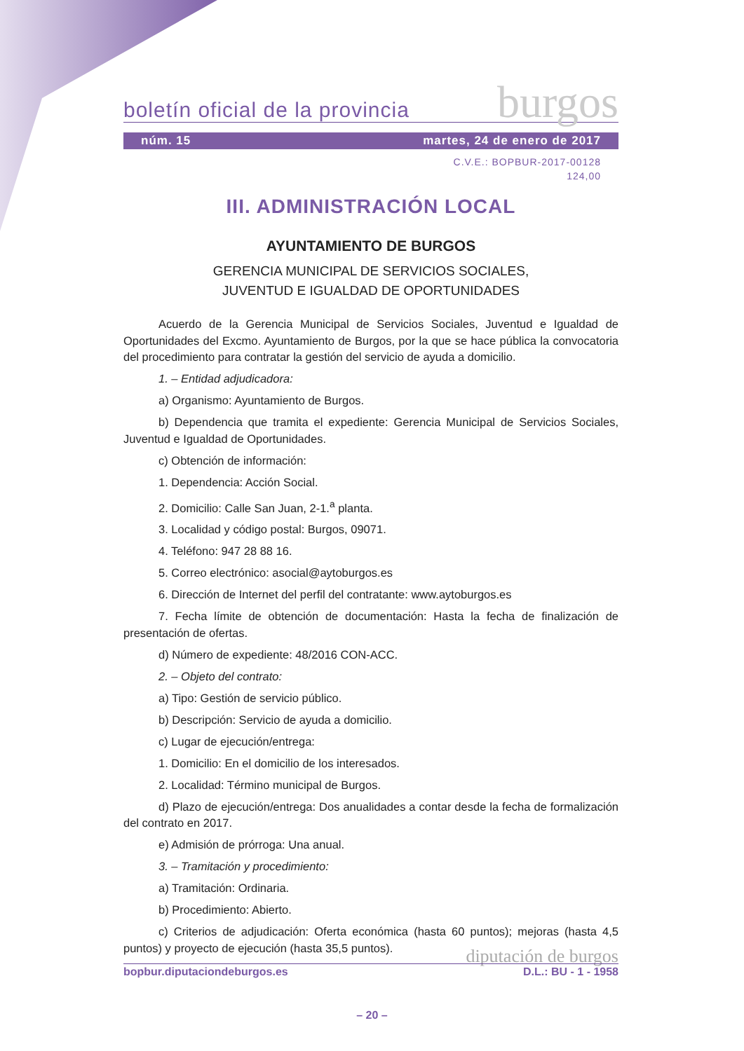boletín oficial de la provincia burgos
núm. 15 martes, 24 de enero de 2017
C.V.E.: BOPBUR-2017-00128
124,00
III. ADMINISTRACIÓN LOCAL
AYUNTAMIENTO DE BURGOS
GERENCIA MUNICIPAL DE SERVICIOS SOCIALES,
JUVENTUD E IGUALDAD DE OPORTUNIDADES
Acuerdo de la Gerencia Municipal de Servicios Sociales, Juventud e Igualdad de Oportunidades del Excmo. Ayuntamiento de Burgos, por la que se hace pública la convocatoria del procedimiento para contratar la gestión del servicio de ayuda a domicilio.
1. – Entidad adjudicadora:
a) Organismo: Ayuntamiento de Burgos.
b) Dependencia que tramita el expediente: Gerencia Municipal de Servicios Sociales, Juventud e Igualdad de Oportunidades.
c) Obtención de información:
1. Dependencia: Acción Social.
2. Domicilio: Calle San Juan, 2-1.<sup>a</sup> planta.
3. Localidad y código postal: Burgos, 09071.
4. Teléfono: 947 28 88 16.
5. Correo electrónico: asocial@aytoburgos.es
6. Dirección de Internet del perfil del contratante: www.aytoburgos.es
7. Fecha límite de obtención de documentación: Hasta la fecha de finalización de presentación de ofertas.
d) Número de expediente: 48/2016 CON-ACC.
2. – Objeto del contrato:
a) Tipo: Gestión de servicio público.
b) Descripción: Servicio de ayuda a domicilio.
c) Lugar de ejecución/entrega:
1. Domicilio: En el domicilio de los interesados.
2. Localidad: Término municipal de Burgos.
d) Plazo de ejecución/entrega: Dos anualidades a contar desde la fecha de formalización del contrato en 2017.
e) Admisión de prórroga: Una anual.
3. – Tramitación y procedimiento:
a) Tramitación: Ordinaria.
b) Procedimiento: Abierto.
c) Criterios de adjudicación: Oferta económica (hasta 60 puntos); mejoras (hasta 4,5 puntos) y proyecto de ejecución (hasta 35,5 puntos).
diputación de burgos
bopbur.diputaciondeburgos.es D.L.: BU - 1 - 1958
– 20 –